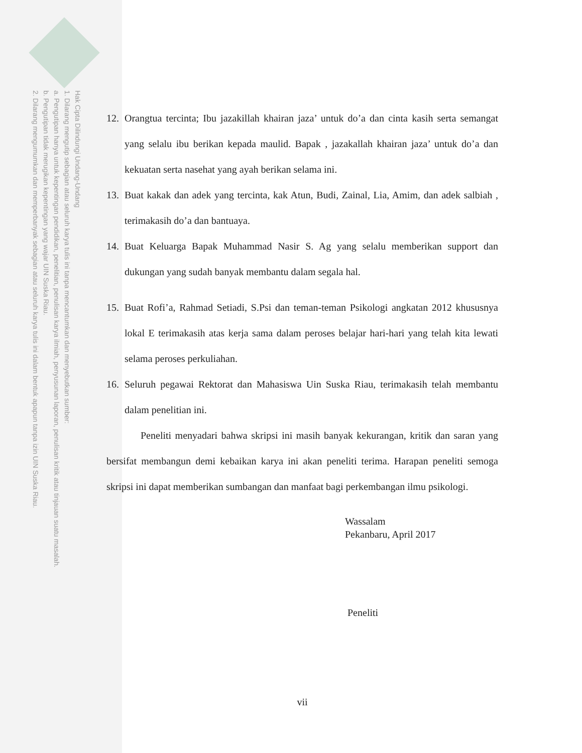Hak Cipta Dilindungi Undang-Undang
1. Dilarang mengutip sebagian atau seluruh karya tulis ini tanpa mencantumkan dan menyebutkan sumber:
a. Pengutipan hanya untuk kepentingan pendidikan, penelitian, penulisan karya ilmiah, penyusunan laporan, penulisan kritik atau tinjauan suatu masalah.
b. Pengutipan tidak merugikan kepentingan yang wajar UIN Suska Riau.
2. Dilarang mengumumkan dan memperbanyak sebagian atau seluruh karya tulis ini dalam bentuk apapun tanpa izin UIN Suska Riau.
12. Orangtua tercinta; Ibu jazakillah khairan jaza’ untuk do’a dan cinta kasih serta semangat yang selalu ibu berikan kepada maulid. Bapak , jazakallah khairan jaza’ untuk do’a dan kekuatan serta nasehat yang ayah berikan selama ini.
13. Buat kakak dan adek yang tercinta, kak Atun, Budi, Zainal, Lia, Amim, dan adek salbiah , terimakasih do’a dan bantuaya.
14. Buat Keluarga Bapak Muhammad Nasir S. Ag yang selalu memberikan support dan dukungan yang sudah banyak membantu dalam segala hal.
15. Buat Rofi’a, Rahmad Setiadi, S.Psi dan teman-teman Psikologi angkatan 2012 khususnya lokal E terimakasih atas kerja sama dalam peroses belajar hari-hari yang telah kita lewati selama peroses perkuliahan.
16. Seluruh pegawai Rektorat dan Mahasiswa Uin Suska Riau, terimakasih telah membantu dalam penelitian ini.
Peneliti menyadari bahwa skripsi ini masih banyak kekurangan, kritik dan saran yang bersifat membangun demi kebaikan karya ini akan peneliti terima. Harapan peneliti semoga skripsi ini dapat memberikan sumbangan dan manfaat bagi perkembangan ilmu psikologi.
Wassalam
Pekanbaru, April 2017
Peneliti
vii